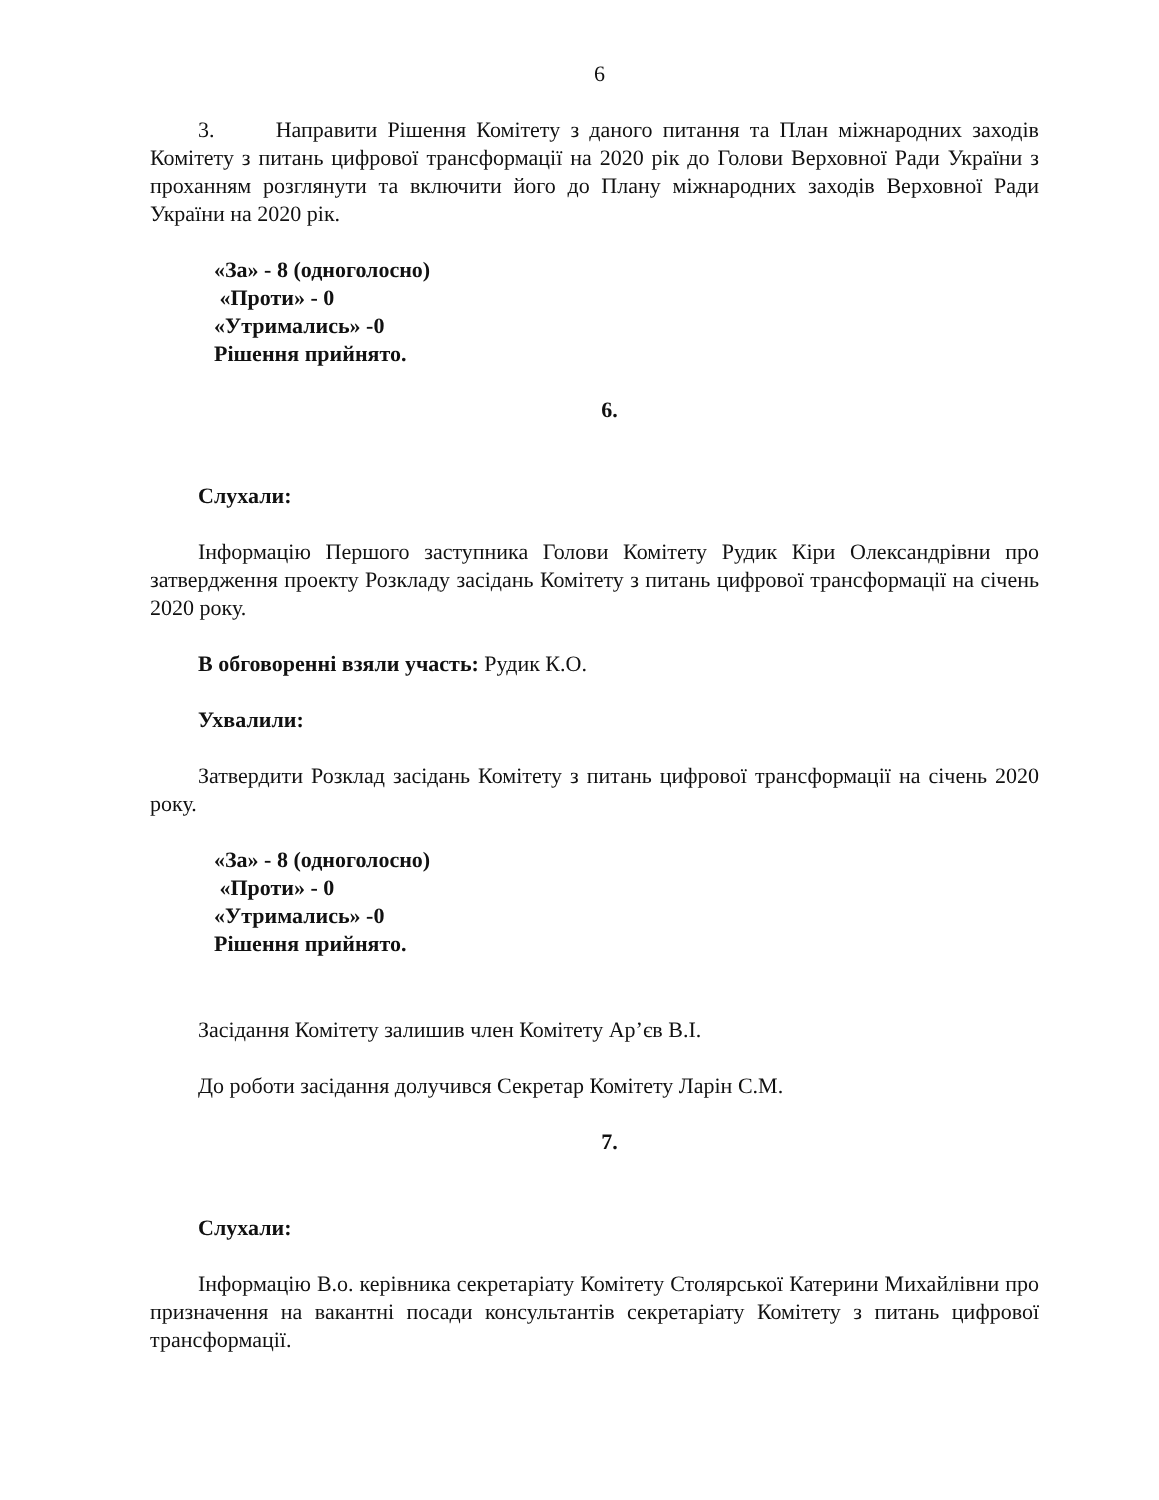6
3. Направити Рішення Комітету з даного питання та План міжнародних заходів Комітету з питань цифрової трансформації на 2020 рік до Голови Верховної Ради України з проханням розглянути та включити його до Плану міжнародних заходів Верховної Ради України на 2020 рік.
«За» - 8 (одноголосно)
«Проти» - 0
«Утримались» -0
Рішення прийнято.
6.
Слухали:
Інформацію Першого заступника Голови Комітету Рудик Кіри Олександрівни про затвердження проекту Розкладу засідань Комітету з питань цифрової трансформації на січень 2020 року.
В обговоренні взяли участь: Рудик К.О.
Ухвалили:
Затвердити Розклад засідань Комітету з питань цифрової трансформації на січень 2020 року.
«За» - 8 (одноголосно)
«Проти» - 0
«Утримались» -0
Рішення прийнято.
Засідання Комітету залишив член Комітету Ар’єв В.І.
До роботи засідання долучився Секретар Комітету Ларін С.М.
7.
Слухали:
Інформацію В.о. керівника секретаріату Комітету Столярської Катерини Михайлівни про призначення на вакантні посади консультантів секретаріату Комітету з питань цифрової трансформації.